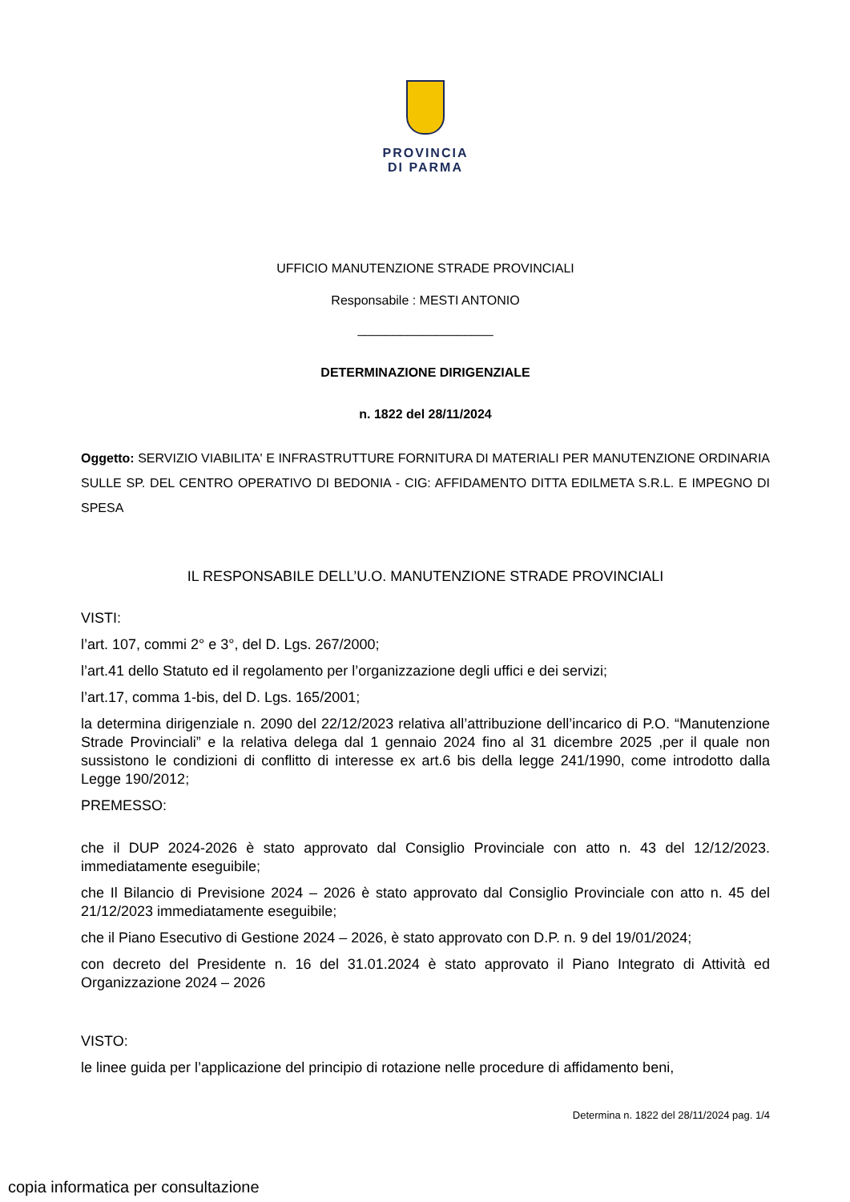PROVINCIA
DI PARMA
UFFICIO MANUTENZIONE STRADE PROVINCIALI
Responsabile : MESTI ANTONIO
___________________
DETERMINAZIONE DIRIGENZIALE
n. 1822 del 28/11/2024
Oggetto: SERVIZIO VIABILITA' E INFRASTRUTTURE FORNITURA DI MATERIALI PER MANUTENZIONE ORDINARIA SULLE SP. DEL CENTRO OPERATIVO DI BEDONIA - CIG: AFFIDAMENTO DITTA EDILMETA S.R.L. E IMPEGNO DI SPESA
IL RESPONSABILE DELL’U.O. MANUTENZIONE STRADE PROVINCIALI
VISTI:
l’art. 107, commi 2° e 3°, del D. Lgs. 267/2000;
l’art.41 dello Statuto ed il regolamento per l’organizzazione degli uffici e dei servizi;
l’art.17, comma 1-bis, del D. Lgs. 165/2001;
la determina dirigenziale n. 2090 del 22/12/2023 relativa all’attribuzione dell’incarico di P.O. “Manutenzione Strade Provinciali” e la relativa delega dal 1 gennaio 2024 fino al 31 dicembre 2025 ,per il quale non sussistono le condizioni di conflitto di interesse ex art.6 bis della legge 241/1990, come introdotto dalla Legge 190/2012;
PREMESSO:
che il DUP 2024-2026 è stato approvato dal Consiglio Provinciale con atto n. 43 del 12/12/2023. immediatamente eseguibile;
che Il Bilancio di Previsione 2024 – 2026 è stato approvato dal Consiglio Provinciale con atto n. 45 del 21/12/2023 immediatamente eseguibile;
che il Piano Esecutivo di Gestione 2024 – 2026, è stato approvato con D.P. n. 9 del 19/01/2024;
con decreto del Presidente n. 16 del 31.01.2024 è stato approvato il Piano Integrato di Attività ed Organizzazione 2024 – 2026
VISTO:
le linee guida per l’applicazione del principio di rotazione nelle procedure di affidamento beni,
Determina n. 1822 del 28/11/2024 pag. 1/4
copia informatica per consultazione